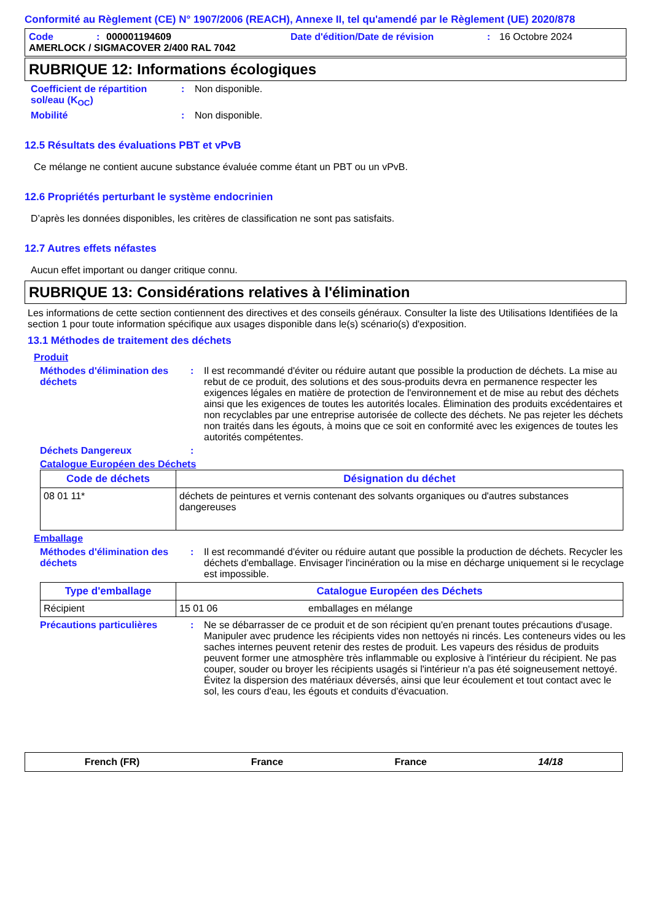Conformité au Règlement (CE) N° 1907/2006 (REACH), Annexe II, tel qu'amendé par le Règlement (UE) 2020/878
Code: 000001194609 Date d'édition/Date de révision: 16 Octobre 2024
AMERLOCK / SIGMACOVER 2/400 RAL 7042
RUBRIQUE 12: Informations écologiques
Coefficient de répartition sol/eau (K<sub>OC</sub>): Non disponible.
Mobilité: Non disponible.
12.5 Résultats des évaluations PBT et vPvB
Ce mélange ne contient aucune substance évaluée comme étant un PBT ou un vPvB.
12.6 Propriétés perturbant le système endocrinien
D’après les données disponibles, les critères de classification ne sont pas satisfaits.
12.7 Autres effets néfastes
Aucun effet important ou danger critique connu.
RUBRIQUE 13: Considérations relatives à l'élimination
Les informations de cette section contiennent des directives et des conseils généraux. Consulter la liste des Utilisations Identifiées de la section 1 pour toute information spécifique aux usages disponible dans le(s) scénario(s) d'exposition.
13.1 Méthodes de traitement des déchets
Produit
Méthodes d'élimination des déchets: Il est recommandé d'éviter ou réduire autant que possible la production de déchets. La mise au rebut de ce produit, des solutions et des sous-produits devra en permanence respecter les exigences légales en matière de protection de l'environnement et de mise au rebut des déchets ainsi que les exigences de toutes les autorités locales. Élimination des produits excédentaires et non recyclables par une entreprise autorisée de collecte des déchets. Ne pas rejeter les déchets non traités dans les égouts, à moins que ce soit en conformité avec les exigences de toutes les autorités compétentes.
Déchets Dangereux:
Catalogue Européen des Déchets
| Code de déchets | Désignation du déchet |
| --- | --- |
| 08 01 11* | déchets de peintures et vernis contenant des solvants organiques ou d'autres substances dangereuses |
Emballage
Méthodes d'élimination des déchets: Il est recommandé d'éviter ou réduire autant que possible la production de déchets. Recycler les déchets d'emballage. Envisager l'incinération ou la mise en décharge uniquement si le recyclage est impossible.
| Type d'emballage | Catalogue Européen des Déchets | |
| --- | --- | --- |
| Récipient | 15 01 06 | emballages en mélange |
Précautions particulières: Ne se débarrasser de ce produit et de son récipient qu'en prenant toutes précautions d'usage. Manipuler avec prudence les récipients vides non nettoyés ni rincés. Les conteneurs vides ou les saches internes peuvent retenir des restes de produit. Les vapeurs des résidus de produits peuvent former une atmosphère très inflammable ou explosive à l'intérieur du récipient. Ne pas couper, souder ou broyer les récipients usagés si l'intérieur n'a pas été soigneusement nettoyé. Évitez la dispersion des matériaux déversés, ainsi que leur écoulement et tout contact avec le sol, les cours d'eau, les égouts et conduits d'évacuation.
French (FR) France France 14/18